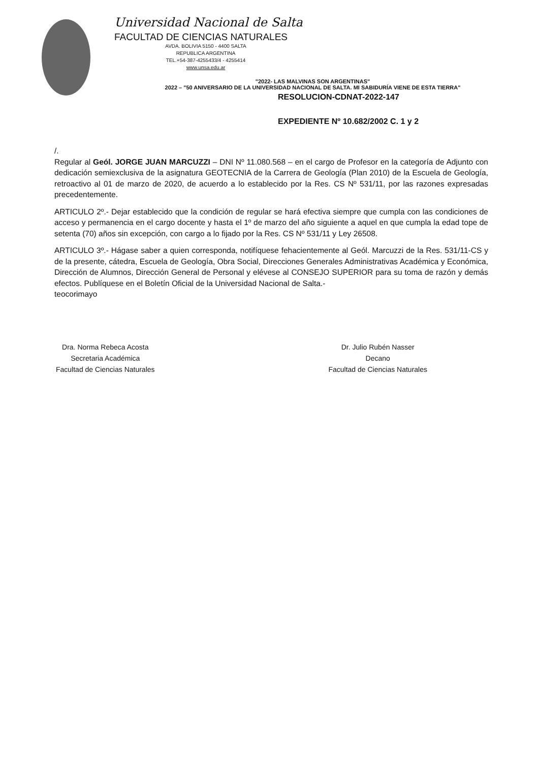Universidad Nacional de Salta
FACULTAD DE CIENCIAS NATURALES
AVDA. BOLIVIA 5150 - 4400 SALTA
REPUBLICA ARGENTINA
TEL.+54-387-4255433/4 - 4255414
www.unsa.edu.ar
"2022- LAS MALVINAS SON ARGENTINAS"
2022 – "50 ANIVERSARIO DE LA UNIVERSIDAD NACIONAL DE SALTA. MI SABIDURÍA VIENE DE ESTA TIERRA"
RESOLUCION-CDNAT-2022-147
EXPEDIENTE Nº 10.682/2002 C. 1 y 2
/.
Regular al Geól. JORGE JUAN MARCUZZI – DNI Nº 11.080.568 – en el cargo de Profesor en la categoría de Adjunto con dedicación semiexclusiva de la asignatura GEOTECNIA de la Carrera de Geología (Plan 2010) de la Escuela de Geología, retroactivo al 01 de marzo de 2020, de acuerdo a lo establecido por la Res. CS Nº 531/11, por las razones expresadas precedentemente.
ARTICULO 2º.- Dejar establecido que la condición de regular se hará efectiva siempre que cumpla con las condiciones de acceso y permanencia en el cargo docente y hasta el 1º de marzo del año siguiente a aquel en que cumpla la edad tope de setenta (70) años sin excepción, con cargo a lo fijado por la Res. CS Nº 531/11 y Ley 26508.
ARTICULO 3º.- Hágase saber a quien corresponda, notifíquese fehacientemente al Geól. Marcuzzi de la Res. 531/11-CS y de la presente, cátedra, Escuela de Geología, Obra Social, Direcciones Generales Administrativas Académica y Económica, Dirección de Alumnos, Dirección General de Personal y elévese al CONSEJO SUPERIOR para su toma de razón y demás efectos. Publíquese en el Boletín Oficial de la Universidad Nacional de Salta.-
teocorimayo
Dra. Norma Rebeca Acosta
Secretaria Académica
Facultad de Ciencias Naturales
Dr. Julio Rubén Nasser
Decano
Facultad de Ciencias Naturales